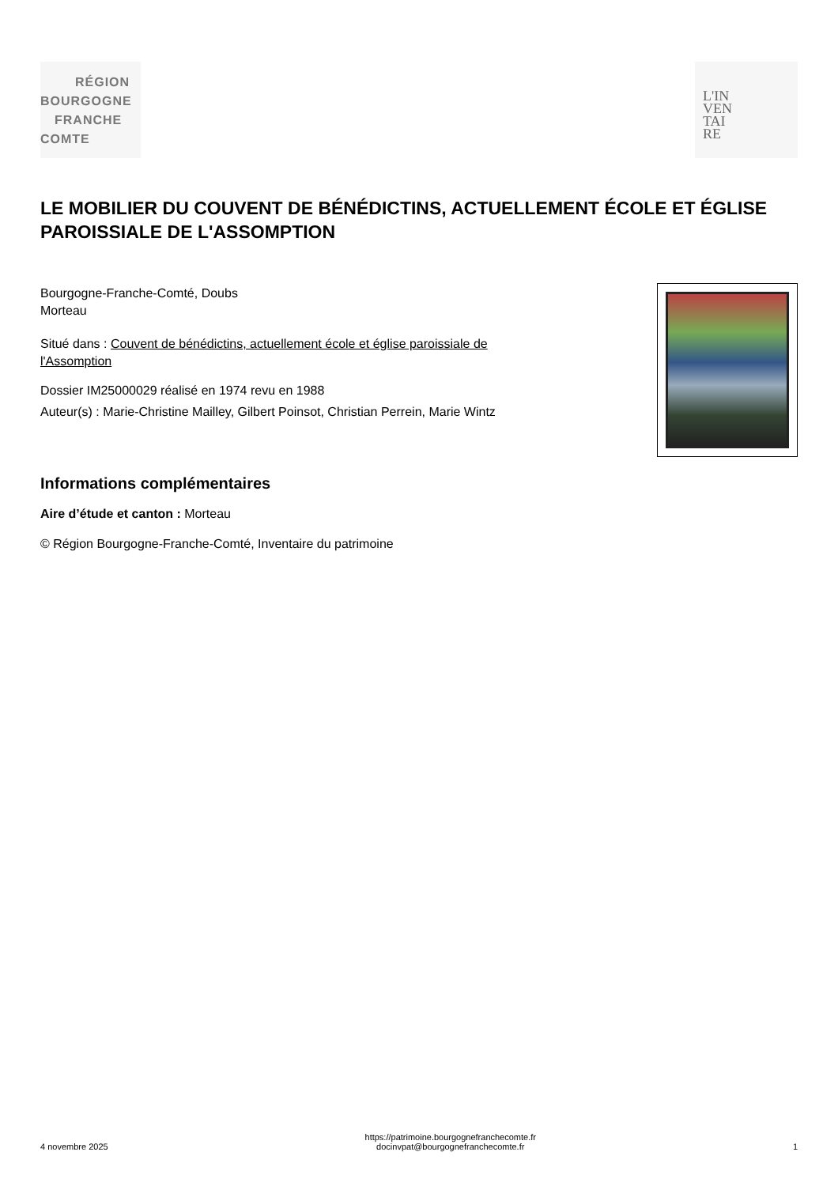RÉGION
BOURGOGNE
FRANCHE
COMTE
L'IN
VEN
TAI
RE
LE MOBILIER DU COUVENT DE BÉNÉDICTINS, ACTUELLEMENT ÉCOLE ET ÉGLISE PAROISSIALE DE L'ASSOMPTION
Bourgogne-Franche-Comté, Doubs
Morteau
Situé dans : Couvent de bénédictins, actuellement école et église paroissiale de
l'Assomption
Dossier IM25000029 réalisé en 1974 revu en 1988
Auteur(s) : Marie-Christine Mailley, Gilbert Poinsot, Christian Perrein, Marie Wintz
Informations complémentaires
Aire d’étude et canton : Morteau
© Région Bourgogne-Franche-Comté, Inventaire du patrimoine
4 novembre 2025
https://patrimoine.bourgognefranchecomte.fr
docinvpat@bourgognefranchecomte.fr
1